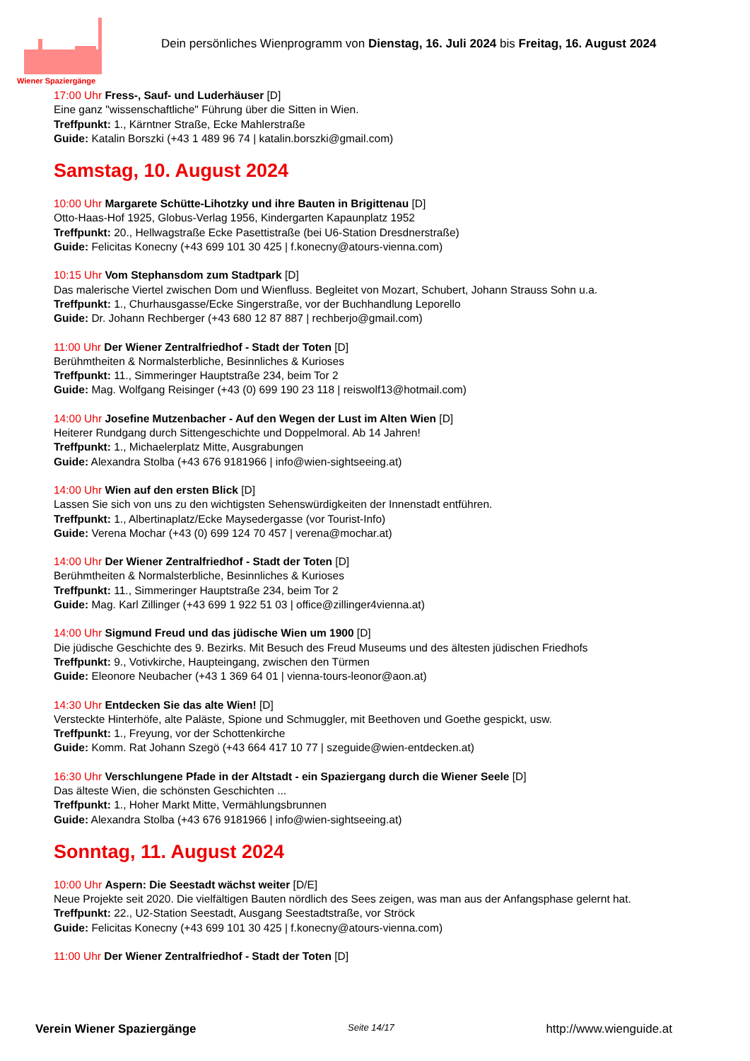Wiener Spaziergänge
Dein persönliches Wienprogramm von Dienstag, 16. Juli 2024 bis Freitag, 16. August 2024
17:00 Uhr Fress-, Sauf- und Luderhäuser [D]
Eine ganz "wissenschaftliche" Führung über die Sitten in Wien.
Treffpunkt: 1., Kärntner Straße, Ecke Mahlerstraße
Guide: Katalin Borszki (+43 1 489 96 74 | katalin.borszki@gmail.com)
Samstag, 10. August 2024
10:00 Uhr Margarete Schütte-Lihotzky und ihre Bauten in Brigittenau [D]
Otto-Haas-Hof 1925, Globus-Verlag 1956, Kindergarten Kapaunplatz 1952
Treffpunkt: 20., Hellwagstraße Ecke Pasettistraße (bei U6-Station Dresdnerstraße)
Guide: Felicitas Konecny (+43 699 101 30 425 | f.konecny@atours-vienna.com)
10:15 Uhr Vom Stephansdom zum Stadtpark [D]
Das malerische Viertel zwischen Dom und Wienfluss. Begleitet von Mozart, Schubert, Johann Strauss Sohn u.a.
Treffpunkt: 1., Churhausgasse/Ecke Singerstraße, vor der Buchhandlung Leporello
Guide: Dr. Johann Rechberger (+43 680 12 87 887 | rechberjo@gmail.com)
11:00 Uhr Der Wiener Zentralfriedhof - Stadt der Toten [D]
Berühmtheiten & Normalsterbliche, Besinnliches & Kurioses
Treffpunkt: 11., Simmeringer Hauptstraße 234, beim Tor 2
Guide: Mag. Wolfgang Reisinger (+43 (0) 699 190 23 118 | reiswolf13@hotmail.com)
14:00 Uhr Josefine Mutzenbacher - Auf den Wegen der Lust im Alten Wien [D]
Heiterer Rundgang durch Sittengeschichte und Doppelmoral. Ab 14 Jahren!
Treffpunkt: 1., Michaelerplatz Mitte, Ausgrabungen
Guide: Alexandra Stolba (+43 676 9181966 | info@wien-sightseeing.at)
14:00 Uhr Wien auf den ersten Blick [D]
Lassen Sie sich von uns zu den wichtigsten Sehenswürdigkeiten der Innenstadt entführen.
Treffpunkt: 1., Albertinaplatz/Ecke Maysedergasse (vor Tourist-Info)
Guide: Verena Mochar (+43 (0) 699 124 70 457 | verena@mochar.at)
14:00 Uhr Der Wiener Zentralfriedhof - Stadt der Toten [D]
Berühmtheiten & Normalsterbliche, Besinnliches & Kurioses
Treffpunkt: 11., Simmeringer Hauptstraße 234, beim Tor 2
Guide: Mag. Karl Zillinger (+43 699 1 922 51 03 | office@zillinger4vienna.at)
14:00 Uhr Sigmund Freud und das jüdische Wien um 1900 [D]
Die jüdische Geschichte des 9. Bezirks. Mit Besuch des Freud Museums und des ältesten jüdischen Friedhofs
Treffpunkt: 9., Votivkirche, Haupteingang, zwischen den Türmen
Guide: Eleonore Neubacher (+43 1 369 64 01 | vienna-tours-leonor@aon.at)
14:30 Uhr Entdecken Sie das alte Wien! [D]
Versteckte Hinterhöfe, alte Paläste, Spione und Schmuggler, mit Beethoven und Goethe gespickt, usw.
Treffpunkt: 1., Freyung, vor der Schottenkirche
Guide: Komm. Rat Johann Szegö (+43 664 417 10 77 | szeguide@wien-entdecken.at)
16:30 Uhr Verschlungene Pfade in der Altstadt - ein Spaziergang durch die Wiener Seele [D]
Das älteste Wien, die schönsten Geschichten ...
Treffpunkt: 1., Hoher Markt Mitte, Vermählungsbrunnen
Guide: Alexandra Stolba (+43 676 9181966 | info@wien-sightseeing.at)
Sonntag, 11. August 2024
10:00 Uhr Aspern: Die Seestadt wächst weiter [D/E]
Neue Projekte seit 2020. Die vielfältigen Bauten nördlich des Sees zeigen, was man aus der Anfangsphase gelernt hat.
Treffpunkt: 22., U2-Station Seestadt, Ausgang Seestadtstraße, vor Ströck
Guide: Felicitas Konecny (+43 699 101 30 425 | f.konecny@atours-vienna.com)
11:00 Uhr Der Wiener Zentralfriedhof - Stadt der Toten [D]
Verein Wiener Spaziergänge Seite 14/17 http://www.wienguide.at